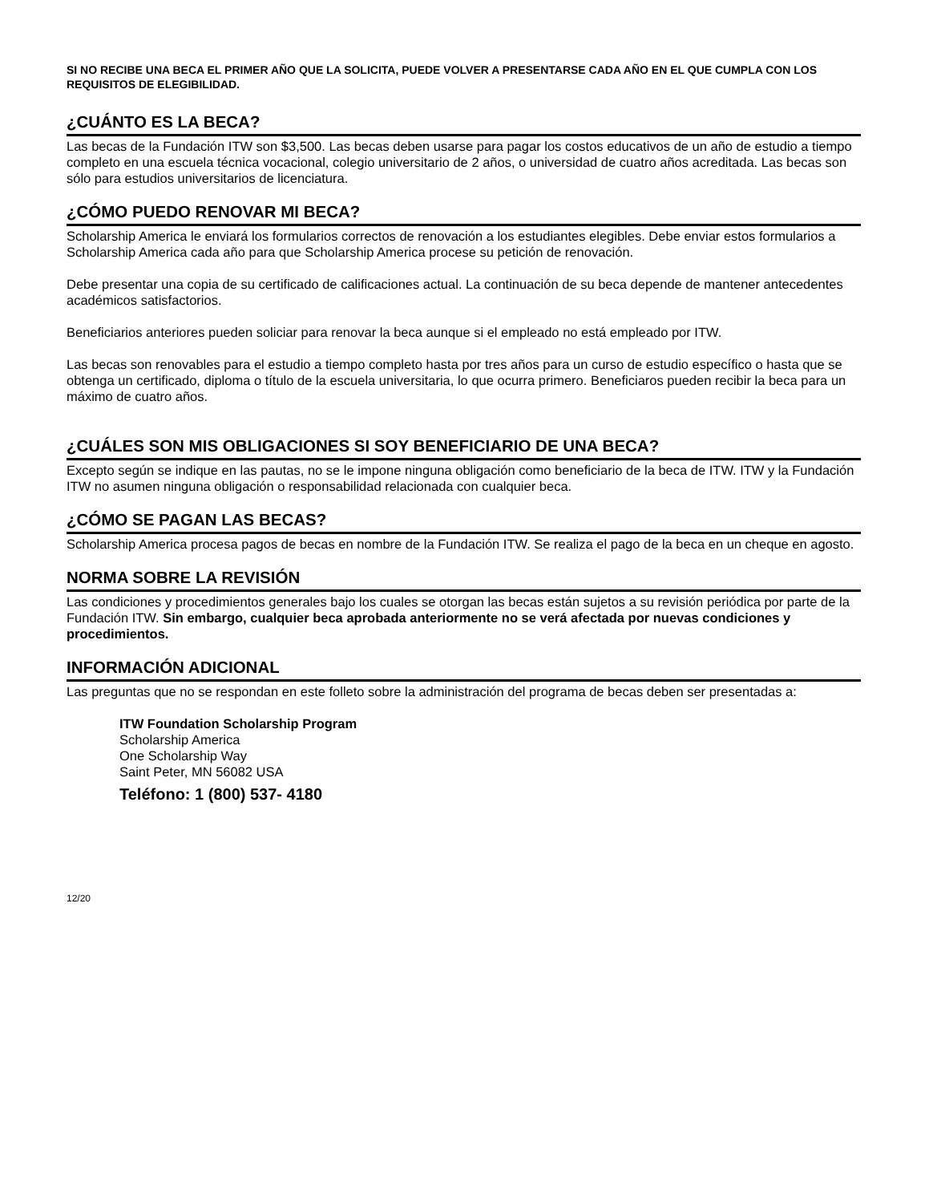SI NO RECIBE UNA BECA EL PRIMER AÑO QUE LA SOLICITA, PUEDE VOLVER A PRESENTARSE CADA AÑO EN EL QUE CUMPLA CON LOS REQUISITOS DE ELEGIBILIDAD.
¿CUÁNTO ES LA BECA?
Las becas de la Fundación ITW son $3,500. Las becas deben usarse para pagar los costos educativos de un año de estudio a tiempo completo en una escuela técnica vocacional, colegio universitario de 2 años, o universidad de cuatro años acreditada. Las becas son sólo para estudios universitarios de licenciatura.
¿CÓMO PUEDO RENOVAR MI BECA?
Scholarship America le enviará los formularios correctos de renovación a los estudiantes elegibles. Debe enviar estos formularios a Scholarship America cada año para que Scholarship America procese su petición de renovación.
Debe presentar una copia de su certificado de calificaciones actual. La continuación de su beca depende de mantener antecedentes académicos satisfactorios.
Beneficiarios anteriores pueden soliciar para renovar la beca aunque si el empleado no está empleado por ITW.
Las becas son renovables para el estudio a tiempo completo hasta por tres años para un curso de estudio específico o hasta que se obtenga un certificado, diploma o título de la escuela universitaria, lo que ocurra primero. Beneficiaros pueden recibir la beca para un máximo de cuatro años.
¿CUÁLES SON MIS OBLIGACIONES SI SOY BENEFICIARIO DE UNA BECA?
Excepto según se indique en las pautas, no se le impone ninguna obligación como beneficiario de la beca de ITW. ITW y la Fundación ITW no asumen ninguna obligación o responsabilidad relacionada con cualquier beca.
¿CÓMO SE PAGAN LAS BECAS?
Scholarship America procesa pagos de becas en nombre de la Fundación ITW. Se realiza el pago de la beca en un cheque en agosto.
NORMA SOBRE LA REVISIÓN
Las condiciones y procedimientos generales bajo los cuales se otorgan las becas están sujetos a su revisión periódica por parte de la Fundación ITW. Sin embargo, cualquier beca aprobada anteriormente no se verá afectada por nuevas condiciones y procedimientos.
INFORMACIÓN ADICIONAL
Las preguntas que no se respondan en este folleto sobre la administración del programa de becas deben ser presentadas a:
ITW Foundation Scholarship Program
Scholarship America
One Scholarship Way
Saint Peter, MN 56082 USA
Teléfono: 1 (800) 537- 4180
12/20